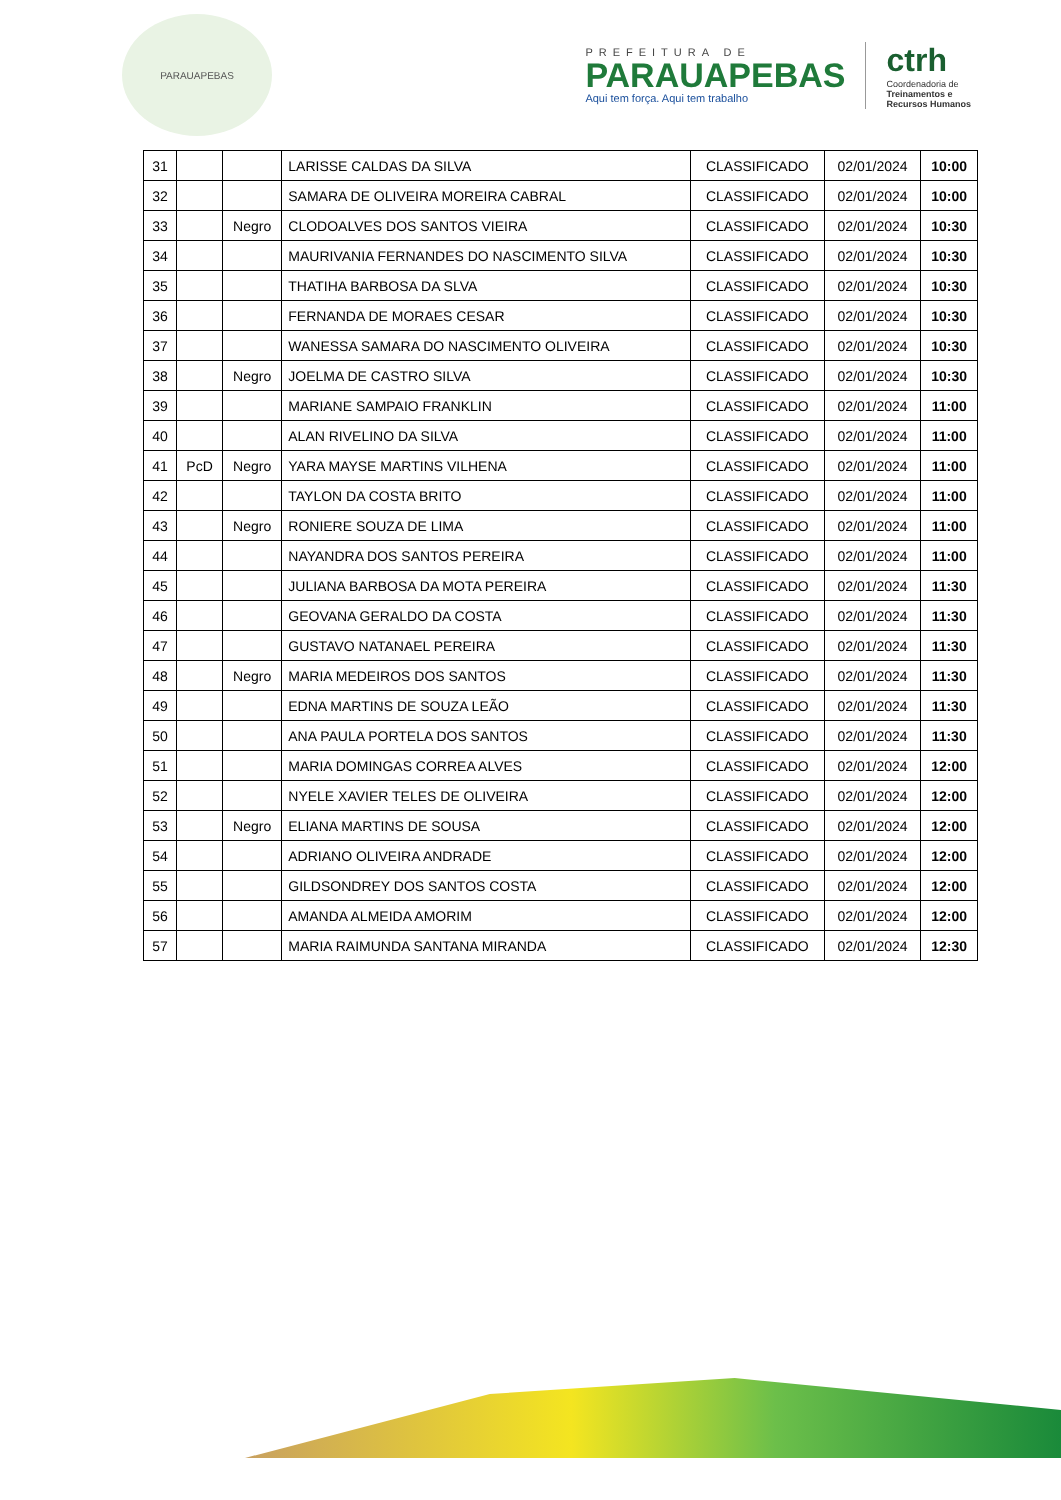PARAUAPEBAS
PREFEITURA DE
PARAUAPEBAS
Aqui tem força. Aqui tem trabalho
ctrh
Coordenadoria de
Treinamentos e
Recursos Humanos
| 31 | | | LARISSE CALDAS DA SILVA | CLASSIFICADO | 02/01/2024 | 10:00 |
| 32 | | | SAMARA DE OLIVEIRA MOREIRA CABRAL | CLASSIFICADO | 02/01/2024 | 10:00 |
| 33 | | Negro | CLODOALVES DOS SANTOS VIEIRA | CLASSIFICADO | 02/01/2024 | 10:30 |
| 34 | | | MAURIVANIA FERNANDES DO NASCIMENTO SILVA | CLASSIFICADO | 02/01/2024 | 10:30 |
| 35 | | | THATIHA BARBOSA DA SLVA | CLASSIFICADO | 02/01/2024 | 10:30 |
| 36 | | | FERNANDA DE MORAES CESAR | CLASSIFICADO | 02/01/2024 | 10:30 |
| 37 | | | WANESSA SAMARA DO NASCIMENTO OLIVEIRA | CLASSIFICADO | 02/01/2024 | 10:30 |
| 38 | | Negro | JOELMA DE CASTRO SILVA | CLASSIFICADO | 02/01/2024 | 10:30 |
| 39 | | | MARIANE SAMPAIO FRANKLIN | CLASSIFICADO | 02/01/2024 | 11:00 |
| 40 | | | ALAN RIVELINO DA SILVA | CLASSIFICADO | 02/01/2024 | 11:00 |
| 41 | PcD | Negro | YARA MAYSE MARTINS VILHENA | CLASSIFICADO | 02/01/2024 | 11:00 |
| 42 | | | TAYLON DA COSTA BRITO | CLASSIFICADO | 02/01/2024 | 11:00 |
| 43 | | Negro | RONIERE SOUZA DE LIMA | CLASSIFICADO | 02/01/2024 | 11:00 |
| 44 | | | NAYANDRA DOS SANTOS PEREIRA | CLASSIFICADO | 02/01/2024 | 11:00 |
| 45 | | | JULIANA BARBOSA DA MOTA PEREIRA | CLASSIFICADO | 02/01/2024 | 11:30 |
| 46 | | | GEOVANA GERALDO DA COSTA | CLASSIFICADO | 02/01/2024 | 11:30 |
| 47 | | | GUSTAVO NATANAEL PEREIRA | CLASSIFICADO | 02/01/2024 | 11:30 |
| 48 | | Negro | MARIA MEDEIROS DOS SANTOS | CLASSIFICADO | 02/01/2024 | 11:30 |
| 49 | | | EDNA MARTINS DE SOUZA LEÃO | CLASSIFICADO | 02/01/2024 | 11:30 |
| 50 | | | ANA PAULA PORTELA DOS SANTOS | CLASSIFICADO | 02/01/2024 | 11:30 |
| 51 | | | MARIA DOMINGAS CORREA ALVES | CLASSIFICADO | 02/01/2024 | 12:00 |
| 52 | | | NYELE XAVIER TELES DE OLIVEIRA | CLASSIFICADO | 02/01/2024 | 12:00 |
| 53 | | Negro | ELIANA MARTINS DE SOUSA | CLASSIFICADO | 02/01/2024 | 12:00 |
| 54 | | | ADRIANO OLIVEIRA ANDRADE | CLASSIFICADO | 02/01/2024 | 12:00 |
| 55 | | | GILDSONDREY DOS SANTOS COSTA | CLASSIFICADO | 02/01/2024 | 12:00 |
| 56 | | | AMANDA ALMEIDA AMORIM | CLASSIFICADO | 02/01/2024 | 12:00 |
| 57 | | | MARIA RAIMUNDA SANTANA MIRANDA | CLASSIFICADO | 02/01/2024 | 12:30 |